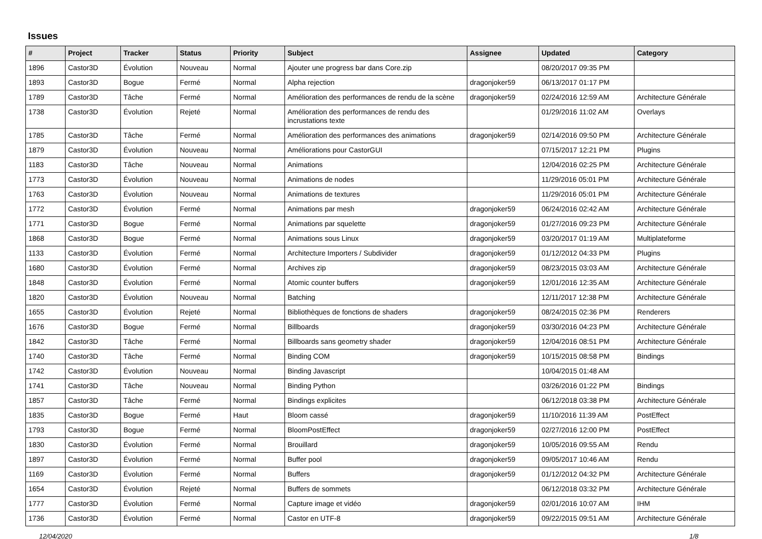Issues
| # | Project | Tracker | Status | Priority | Subject | Assignee | Updated | Category |
| --- | --- | --- | --- | --- | --- | --- | --- | --- |
| 1896 | Castor3D | Évolution | Nouveau | Normal | Ajouter une progress bar dans Core.zip | | 08/20/2017 09:35 PM | |
| 1893 | Castor3D | Bogue | Fermé | Normal | Alpha rejection | dragonjoker59 | 06/13/2017 01:17 PM | |
| 1789 | Castor3D | Tâche | Fermé | Normal | Amélioration des performances de rendu de la scène | dragonjoker59 | 02/24/2016 12:59 AM | Architecture Générale |
| 1738 | Castor3D | Évolution | Rejeté | Normal | Amélioration des performances de rendu des incrustations texte | | 01/29/2016 11:02 AM | Overlays |
| 1785 | Castor3D | Tâche | Fermé | Normal | Amélioration des performances des animations | dragonjoker59 | 02/14/2016 09:50 PM | Architecture Générale |
| 1879 | Castor3D | Évolution | Nouveau | Normal | Améliorations pour CastorGUI | | 07/15/2017 12:21 PM | Plugins |
| 1183 | Castor3D | Tâche | Nouveau | Normal | Animations | | 12/04/2016 02:25 PM | Architecture Générale |
| 1773 | Castor3D | Évolution | Nouveau | Normal | Animations de nodes | | 11/29/2016 05:01 PM | Architecture Générale |
| 1763 | Castor3D | Évolution | Nouveau | Normal | Animations de textures | | 11/29/2016 05:01 PM | Architecture Générale |
| 1772 | Castor3D | Évolution | Fermé | Normal | Animations par mesh | dragonjoker59 | 06/24/2016 02:42 AM | Architecture Générale |
| 1771 | Castor3D | Bogue | Fermé | Normal | Animations par squelette | dragonjoker59 | 01/27/2016 09:23 PM | Architecture Générale |
| 1868 | Castor3D | Bogue | Fermé | Normal | Animations sous Linux | dragonjoker59 | 03/20/2017 01:19 AM | Multiplateforme |
| 1133 | Castor3D | Évolution | Fermé | Normal | Architecture Importers / Subdivider | dragonjoker59 | 01/12/2012 04:33 PM | Plugins |
| 1680 | Castor3D | Évolution | Fermé | Normal | Archives zip | dragonjoker59 | 08/23/2015 03:03 AM | Architecture Générale |
| 1848 | Castor3D | Évolution | Fermé | Normal | Atomic counter buffers | dragonjoker59 | 12/01/2016 12:35 AM | Architecture Générale |
| 1820 | Castor3D | Évolution | Nouveau | Normal | Batching | | 12/11/2017 12:38 PM | Architecture Générale |
| 1655 | Castor3D | Évolution | Rejeté | Normal | Bibliothèques de fonctions de shaders | dragonjoker59 | 08/24/2015 02:36 PM | Renderers |
| 1676 | Castor3D | Bogue | Fermé | Normal | Billboards | dragonjoker59 | 03/30/2016 04:23 PM | Architecture Générale |
| 1842 | Castor3D | Tâche | Fermé | Normal | Billboards sans geometry shader | dragonjoker59 | 12/04/2016 08:51 PM | Architecture Générale |
| 1740 | Castor3D | Tâche | Fermé | Normal | Binding COM | dragonjoker59 | 10/15/2015 08:58 PM | Bindings |
| 1742 | Castor3D | Évolution | Nouveau | Normal | Binding Javascript | | 10/04/2015 01:48 AM | |
| 1741 | Castor3D | Tâche | Nouveau | Normal | Binding Python | | 03/26/2016 01:22 PM | Bindings |
| 1857 | Castor3D | Tâche | Fermé | Normal | Bindings explicites | | 06/12/2018 03:38 PM | Architecture Générale |
| 1835 | Castor3D | Bogue | Fermé | Haut | Bloom cassé | dragonjoker59 | 11/10/2016 11:39 AM | PostEffect |
| 1793 | Castor3D | Bogue | Fermé | Normal | BloomPostEffect | dragonjoker59 | 02/27/2016 12:00 PM | PostEffect |
| 1830 | Castor3D | Évolution | Fermé | Normal | Brouillard | dragonjoker59 | 10/05/2016 09:55 AM | Rendu |
| 1897 | Castor3D | Évolution | Fermé | Normal | Buffer pool | dragonjoker59 | 09/05/2017 10:46 AM | Rendu |
| 1169 | Castor3D | Évolution | Fermé | Normal | Buffers | dragonjoker59 | 01/12/2012 04:32 PM | Architecture Générale |
| 1654 | Castor3D | Évolution | Rejeté | Normal | Buffers de sommets | | 06/12/2018 03:32 PM | Architecture Générale |
| 1777 | Castor3D | Évolution | Fermé | Normal | Capture image et vidéo | dragonjoker59 | 02/01/2016 10:07 AM | IHM |
| 1736 | Castor3D | Évolution | Fermé | Normal | Castor en UTF-8 | dragonjoker59 | 09/22/2015 09:51 AM | Architecture Générale |
12/04/2020 1/8